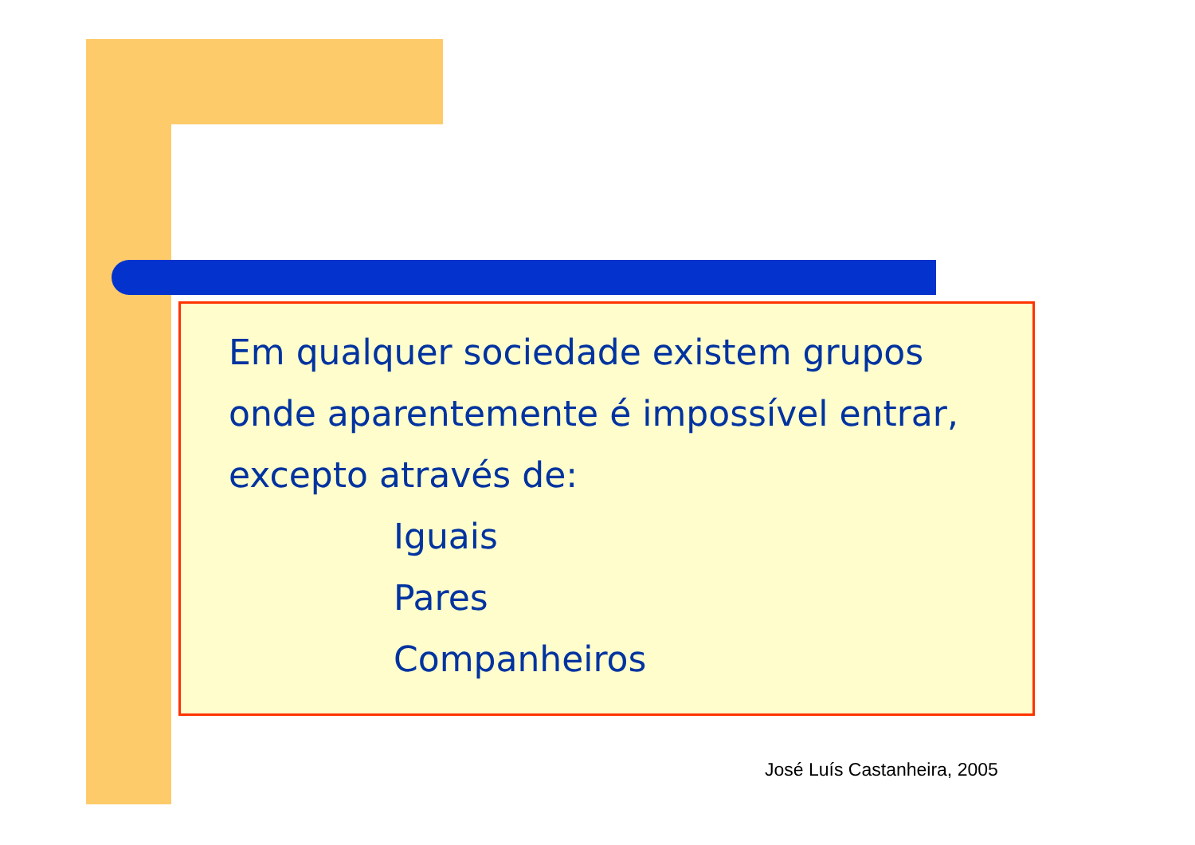Em qualquer sociedade existem grupos onde aparentemente é impossível entrar, excepto através de:
Iguais
Pares
Companheiros
José Luís Castanheira, 2005